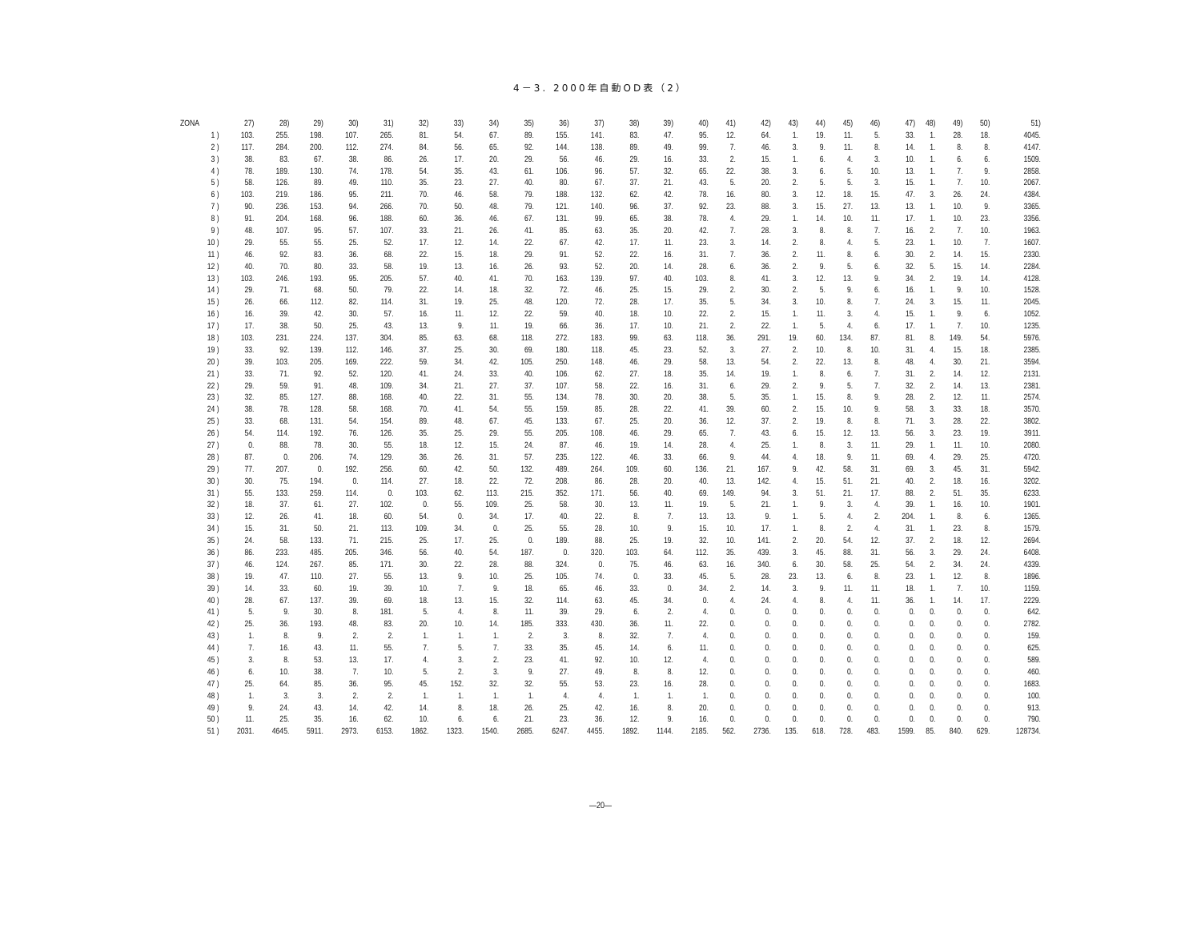4－3. 2000年自動OD表（2）
| ZONA | 27) | 28) | 29) | 30) | 31) | 32) | 33) | 34) | 35) | 36) | 37) | 38) | 39) | 40) | 41) | 42) | 43) | 44) | 45) | 46) | 47) | 48) | 49) | 50) | 51) |
| --- | --- | --- | --- | --- | --- | --- | --- | --- | --- | --- | --- | --- | --- | --- | --- | --- | --- | --- | --- | --- | --- | --- | --- | --- | --- |
| 1 ) | 103. | 255. | 198. | 107. | 265. | 81. | 54. | 67. | 89. | 155. | 141. | 83. | 47. | 95. | 12. | 64. | 1. | 19. | 11. | 5. | 33. | 1. | 28. | 18. | 4045. |
| 2 ) | 117. | 284. | 200. | 112. | 274. | 84. | 56. | 65. | 92. | 144. | 138. | 89. | 49. | 99. | 7. | 46. | 3. | 9. | 11. | 8. | 14. | 1. | 8. | 8. | 4147. |
| 3 ) | 38. | 83. | 67. | 38. | 86. | 26. | 17. | 20. | 29. | 56. | 46. | 29. | 16. | 33. | 2. | 15. | 1. | 6. | 4. | 3. | 10. | 1. | 6. | 6. | 1509. |
| 4 ) | 78. | 189. | 130. | 74. | 178. | 54. | 35. | 43. | 61. | 106. | 96. | 57. | 32. | 65. | 22. | 38. | 3. | 6. | 5. | 10. | 13. | 1. | 7. | 9. | 2858. |
| 5 ) | 58. | 126. | 89. | 49. | 110. | 35. | 23. | 27. | 40. | 80. | 67. | 37. | 21. | 43. | 5. | 20. | 2. | 5. | 5. | 3. | 15. | 1. | 7. | 10. | 2067. |
| 6 ) | 103. | 219. | 186. | 95. | 211. | 70. | 46. | 58. | 79. | 188. | 132. | 62. | 42. | 78. | 16. | 80. | 3. | 12. | 18. | 15. | 47. | 3. | 26. | 24. | 4384. |
| 7 ) | 90. | 236. | 153. | 94. | 266. | 70. | 50. | 48. | 79. | 121. | 140. | 96. | 37. | 92. | 23. | 88. | 3. | 15. | 27. | 13. | 13. | 1. | 10. | 9. | 3365. |
| 8 ) | 91. | 204. | 168. | 96. | 188. | 60. | 36. | 46. | 67. | 131. | 99. | 65. | 38. | 78. | 4. | 29. | 1. | 14. | 10. | 11. | 17. | 1. | 10. | 23. | 3356. |
| 9 ) | 48. | 107. | 95. | 57. | 107. | 33. | 21. | 26. | 41. | 85. | 63. | 35. | 20. | 42. | 7. | 28. | 3. | 8. | 8. | 7. | 16. | 2. | 7. | 10. | 1963. |
| 10 ) | 29. | 55. | 55. | 25. | 52. | 17. | 12. | 14. | 22. | 67. | 42. | 17. | 11. | 23. | 3. | 14. | 2. | 8. | 4. | 5. | 23. | 1. | 10. | 7. | 1607. |
| 11 ) | 46. | 92. | 83. | 36. | 68. | 22. | 15. | 18. | 29. | 91. | 52. | 22. | 16. | 31. | 7. | 36. | 2. | 11. | 8. | 6. | 30. | 2. | 14. | 15. | 2330. |
| 12 ) | 40. | 70. | 80. | 33. | 58. | 19. | 13. | 16. | 26. | 93. | 52. | 20. | 14. | 28. | 6. | 36. | 2. | 9. | 5. | 6. | 32. | 5. | 15. | 14. | 2284. |
| 13 ) | 103. | 246. | 193. | 95. | 205. | 57. | 40. | 41. | 70. | 163. | 139. | 97. | 40. | 103. | 8. | 41. | 3. | 12. | 13. | 9. | 34. | 2. | 19. | 14. | 4128. |
| 14 ) | 29. | 71. | 68. | 50. | 79. | 22. | 14. | 18. | 32. | 72. | 46. | 25. | 15. | 29. | 2. | 30. | 2. | 5. | 9. | 6. | 16. | 1. | 9. | 10. | 1528. |
| 15 ) | 26. | 66. | 112. | 82. | 114. | 31. | 19. | 25. | 48. | 120. | 72. | 28. | 17. | 35. | 5. | 34. | 3. | 10. | 8. | 7. | 24. | 3. | 15. | 11. | 2045. |
| 16 ) | 16. | 39. | 42. | 30. | 57. | 16. | 11. | 12. | 22. | 59. | 40. | 18. | 10. | 22. | 2. | 15. | 1. | 11. | 3. | 4. | 15. | 1. | 9. | 6. | 1052. |
| 17 ) | 17. | 38. | 50. | 25. | 43. | 13. | 9. | 11. | 19. | 66. | 36. | 17. | 10. | 21. | 2. | 22. | 1. | 5. | 4. | 6. | 17. | 1. | 7. | 10. | 1235. |
| 18 ) | 103. | 231. | 224. | 137. | 304. | 85. | 63. | 68. | 118. | 272. | 183. | 99. | 63. | 118. | 36. | 291. | 19. | 60. | 134. | 87. | 81. | 8. | 149. | 54. | 5976. |
| 19 ) | 33. | 92. | 139. | 112. | 146. | 37. | 25. | 30. | 69. | 180. | 118. | 45. | 23. | 52. | 3. | 27. | 2. | 10. | 8. | 10. | 31. | 4. | 15. | 18. | 2385. |
| 20 ) | 39. | 103. | 205. | 169. | 222. | 59. | 34. | 42. | 105. | 250. | 148. | 46. | 29. | 58. | 13. | 54. | 2. | 22. | 13. | 8. | 48. | 4. | 30. | 21. | 3594. |
| 21 ) | 33. | 71. | 92. | 52. | 120. | 41. | 24. | 33. | 40. | 106. | 62. | 27. | 18. | 35. | 14. | 19. | 1. | 8. | 6. | 7. | 31. | 2. | 14. | 12. | 2131. |
| 22 ) | 29. | 59. | 91. | 48. | 109. | 34. | 21. | 27. | 37. | 107. | 58. | 22. | 16. | 31. | 6. | 29. | 2. | 9. | 5. | 7. | 32. | 2. | 14. | 13. | 2381. |
| 23 ) | 32. | 85. | 127. | 88. | 168. | 40. | 22. | 31. | 55. | 134. | 78. | 30. | 20. | 38. | 5. | 35. | 1. | 15. | 8. | 9. | 28. | 2. | 12. | 11. | 2574. |
| 24 ) | 38. | 78. | 128. | 58. | 168. | 70. | 41. | 54. | 55. | 159. | 85. | 28. | 22. | 41. | 39. | 60. | 2. | 15. | 10. | 9. | 58. | 3. | 33. | 18. | 3570. |
| 25 ) | 33. | 68. | 131. | 54. | 154. | 89. | 48. | 67. | 45. | 133. | 67. | 25. | 20. | 36. | 12. | 37. | 2. | 19. | 8. | 8. | 71. | 3. | 28. | 22. | 3802. |
| 26 ) | 54. | 114. | 192. | 76. | 126. | 35. | 25. | 29. | 55. | 205. | 108. | 46. | 29. | 65. | 7. | 43. | 6. | 15. | 12. | 13. | 56. | 3. | 23. | 19. | 3911. |
| 27 ) | 0. | 88. | 78. | 30. | 55. | 18. | 12. | 15. | 24. | 87. | 46. | 19. | 14. | 28. | 4. | 25. | 1. | 8. | 3. | 11. | 29. | 1. | 11. | 10. | 2080. |
| 28 ) | 87. | 0. | 206. | 74. | 129. | 36. | 26. | 31. | 57. | 235. | 122. | 46. | 33. | 66. | 9. | 44. | 4. | 18. | 9. | 11. | 69. | 4. | 29. | 25. | 4720. |
| 29 ) | 77. | 207. | 0. | 192. | 256. | 60. | 42. | 50. | 132. | 489. | 264. | 109. | 60. | 136. | 21. | 167. | 9. | 42. | 58. | 31. | 69. | 3. | 45. | 31. | 5942. |
| 30 ) | 30. | 75. | 194. | 0. | 114. | 27. | 18. | 22. | 72. | 208. | 86. | 28. | 20. | 40. | 13. | 142. | 4. | 15. | 51. | 21. | 40. | 2. | 18. | 16. | 3202. |
| 31 ) | 55. | 133. | 259. | 114. | 0. | 103. | 62. | 113. | 215. | 352. | 171. | 56. | 40. | 69. | 149. | 94. | 3. | 51. | 21. | 17. | 88. | 2. | 51. | 35. | 6233. |
| 32 ) | 18. | 37. | 61. | 27. | 102. | 0. | 55. | 109. | 25. | 58. | 30. | 13. | 11. | 19. | 5. | 21. | 1. | 9. | 3. | 4. | 39. | 1. | 16. | 10. | 1901. |
| 33 ) | 12. | 26. | 41. | 18. | 60. | 54. | 0. | 34. | 17. | 40. | 22. | 8. | 7. | 13. | 13. | 9. | 1. | 5. | 4. | 2. | 204. | 1. | 8. | 6. | 1365. |
| 34 ) | 15. | 31. | 50. | 21. | 113. | 109. | 34. | 0. | 25. | 55. | 28. | 10. | 9. | 15. | 10. | 17. | 1. | 8. | 2. | 4. | 31. | 1. | 23. | 8. | 1579. |
| 35 ) | 24. | 58. | 133. | 71. | 215. | 25. | 17. | 25. | 0. | 189. | 88. | 25. | 19. | 32. | 10. | 141. | 2. | 20. | 54. | 12. | 37. | 2. | 18. | 12. | 2694. |
| 36 ) | 86. | 233. | 485. | 205. | 346. | 56. | 40. | 54. | 187. | 0. | 320. | 103. | 64. | 112. | 35. | 439. | 3. | 45. | 88. | 31. | 56. | 3. | 29. | 24. | 6408. |
| 37 ) | 46. | 124. | 267. | 85. | 171. | 30. | 22. | 28. | 88. | 324. | 0. | 75. | 46. | 63. | 16. | 340. | 6. | 30. | 58. | 25. | 54. | 2. | 34. | 24. | 4339. |
| 38 ) | 19. | 47. | 110. | 27. | 55. | 13. | 9. | 10. | 25. | 105. | 74. | 0. | 33. | 45. | 5. | 28. | 23. | 13. | 6. | 8. | 23. | 1. | 12. | 8. | 1896. |
| 39 ) | 14. | 33. | 60. | 19. | 39. | 10. | 7. | 9. | 18. | 65. | 46. | 33. | 0. | 34. | 2. | 14. | 3. | 9. | 11. | 11. | 18. | 1. | 7. | 10. | 1159. |
| 40 ) | 28. | 67. | 137. | 39. | 69. | 18. | 13. | 15. | 32. | 114. | 63. | 45. | 34. | 0. | 4. | 24. | 4. | 8. | 4. | 11. | 36. | 1. | 14. | 17. | 2229. |
| 41 ) | 5. | 9. | 30. | 8. | 181. | 5. | 4. | 8. | 11. | 39. | 29. | 6. | 2. | 4. | 0. | 0. | 0. | 0. | 0. | 0. | 0. | 0. | 0. | 0. | 642. |
| 42 ) | 25. | 36. | 193. | 48. | 83. | 20. | 10. | 14. | 185. | 333. | 430. | 36. | 11. | 22. | 0. | 0. | 0. | 0. | 0. | 0. | 0. | 0. | 0. | 0. | 2782. |
| 43 ) | 1. | 8. | 9. | 2. | 2. | 1. | 1. | 1. | 2. | 3. | 8. | 32. | 7. | 4. | 0. | 0. | 0. | 0. | 0. | 0. | 0. | 0. | 0. | 0. | 159. |
| 44 ) | 7. | 16. | 43. | 11. | 55. | 7. | 5. | 7. | 33. | 35. | 45. | 14. | 6. | 11. | 0. | 0. | 0. | 0. | 0. | 0. | 0. | 0. | 0. | 0. | 625. |
| 45 ) | 3. | 8. | 53. | 13. | 17. | 4. | 3. | 2. | 23. | 41. | 92. | 10. | 12. | 4. | 0. | 0. | 0. | 0. | 0. | 0. | 0. | 0. | 0. | 0. | 589. |
| 46 ) | 6. | 10. | 38. | 7. | 10. | 5. | 2. | 3. | 9. | 27. | 49. | 8. | 8. | 12. | 0. | 0. | 0. | 0. | 0. | 0. | 0. | 0. | 0. | 0. | 460. |
| 47 ) | 25. | 64. | 85. | 36. | 95. | 45. | 152. | 32. | 32. | 55. | 53. | 23. | 16. | 28. | 0. | 0. | 0. | 0. | 0. | 0. | 0. | 0. | 0. | 0. | 1683. |
| 48 ) | 1. | 3. | 3. | 2. | 2. | 1. | 1. | 1. | 1. | 4. | 4. | 1. | 1. | 1. | 0. | 0. | 0. | 0. | 0. | 0. | 0. | 0. | 0. | 0. | 100. |
| 49 ) | 9. | 24. | 43. | 14. | 42. | 14. | 8. | 18. | 26. | 25. | 42. | 16. | 8. | 20. | 0. | 0. | 0. | 0. | 0. | 0. | 0. | 0. | 0. | 0. | 913. |
| 50 ) | 11. | 25. | 35. | 16. | 62. | 10. | 6. | 6. | 21. | 23. | 36. | 12. | 9. | 16. | 0. | 0. | 0. | 0. | 0. | 0. | 0. | 0. | 0. | 0. | 790. |
| 51 ) | 2031. | 4645. | 5911. | 2973. | 6153. | 1862. | 1323. | 1540. | 2685. | 6247. | 4455. | 1892. | 1144. | 2185. | 562. | 2736. | 135. | 618. | 728. | 483. | 1599. | 85. | 840. | 629. | 128734. |
—20—